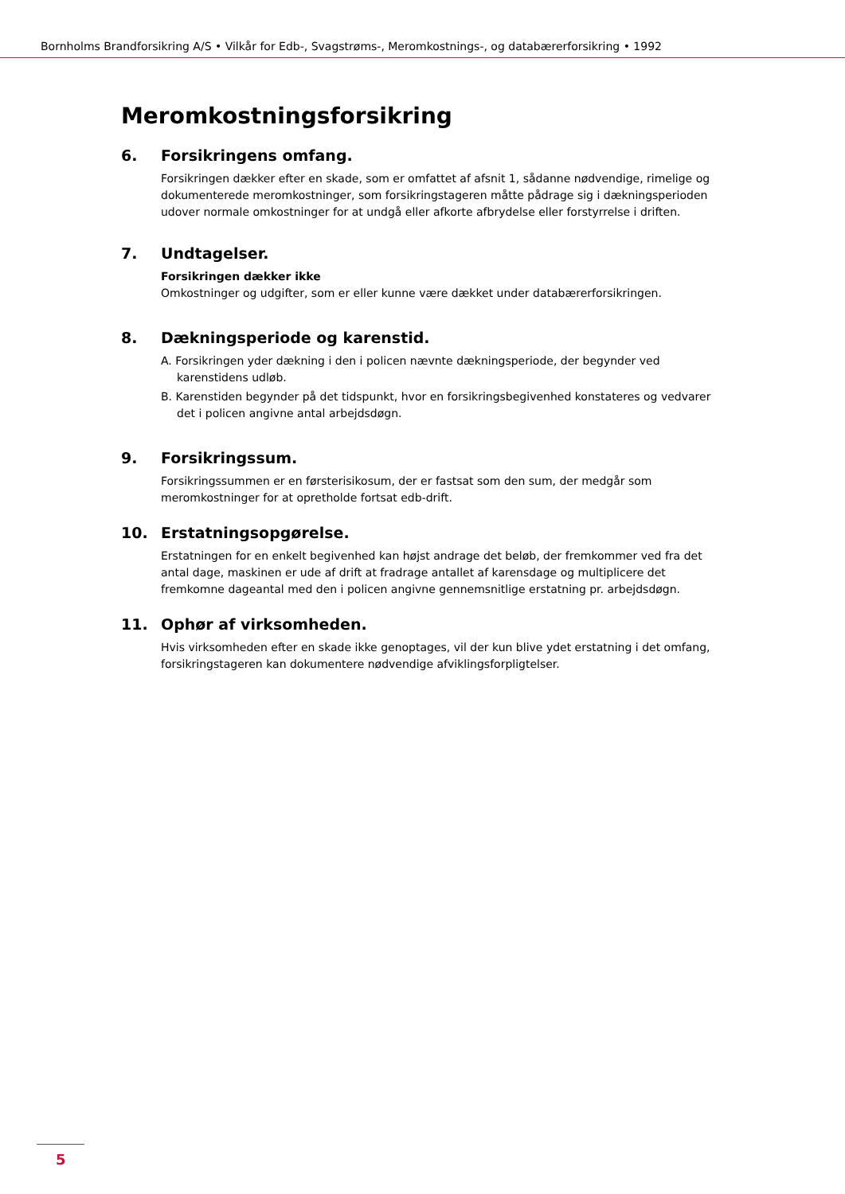Bornholms Brandforsikring A/S • Vilkår for Edb-, Svagstrøms-, Meromkostnings-, og databærerforsikring • 1992
Meromkostningsforsikring
6. Forsikringens omfang.
Forsikringen dækker efter en skade, som er omfattet af afsnit 1, sådanne nødvendige, rimelige og dokumenterede meromkostninger, som forsikringstageren måtte pådrage sig i dækningsperioden udover normale omkostninger for at undgå eller afkorte afbrydelse eller forstyrrelse i driften.
7. Undtagelser.
Forsikringen dækker ikke
Omkostninger og udgifter, som er eller kunne være dækket under databærerforsikringen.
8. Dækningsperiode og karenstid.
A. Forsikringen yder dækning i den i policen nævnte dækningsperiode, der begynder ved karenstidens udløb.
B. Karenstiden begynder på det tidspunkt, hvor en forsikringsbegivenhed konstateres og vedvarer det i policen angivne antal arbejdsdøgn.
9. Forsikringssum.
Forsikringssummen er en førsterisikosum, der er fastsat som den sum, der medgår som meromkostninger for at opretholde fortsat edb-drift.
10. Erstatningsopgørelse.
Erstatningen for en enkelt begivenhed kan højst andrage det beløb, der fremkommer ved fra det antal dage, maskinen er ude af drift at fradrage antallet af karensdage og multiplicere det fremkomne dageantal med den i policen angivne gennemsnitlige erstatning pr. arbejdsdøgn.
11. Ophør af virksomheden.
Hvis virksomheden efter en skade ikke genoptages, vil der kun blive ydet erstatning i det omfang, forsikringstageren kan dokumentere nødvendige afviklingsforpligtelser.
5